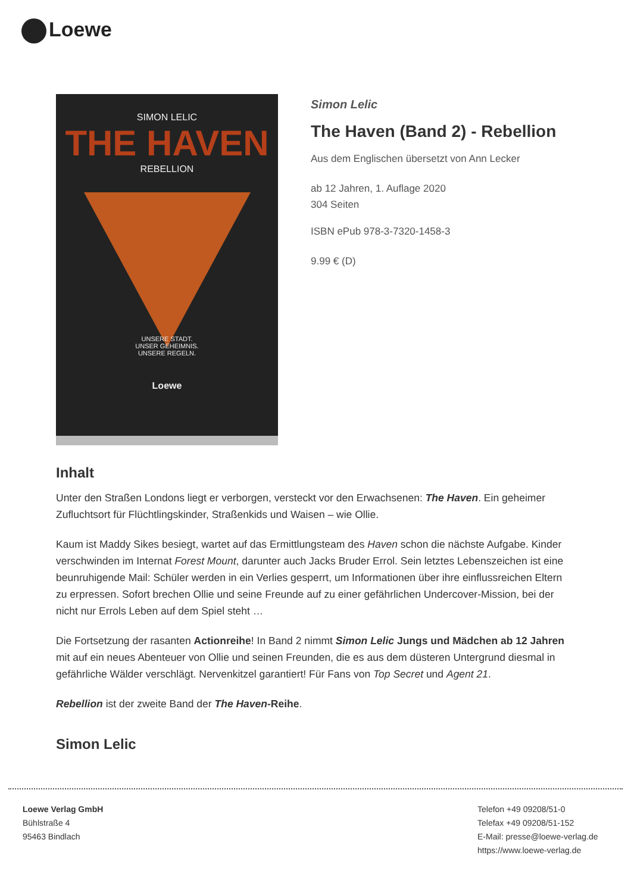Loewe
SIMON LELIC
THE HAVEN
REBELLION
UNSERE STADT.
UNSER GEHEIMNIS.
UNSERE REGELN.
Loewe
Simon Lelic
The Haven (Band 2) - Rebellion
Aus dem Englischen übersetzt von Ann Lecker
ab 12 Jahren, 1. Auflage 2020
304 Seiten
ISBN ePub 978-3-7320-1458-3
9.99 € (D)
Inhalt
Unter den Straßen Londons liegt er verborgen, versteckt vor den Erwachsenen: The Haven. Ein geheimer Zufluchtsort für Flüchtlingskinder, Straßenkids und Waisen – wie Ollie.
Kaum ist Maddy Sikes besiegt, wartet auf das Ermittlungsteam des Haven schon die nächste Aufgabe. Kinder verschwinden im Internat Forest Mount, darunter auch Jacks Bruder Errol. Sein letztes Lebenszeichen ist eine beunruhigende Mail: Schüler werden in ein Verlies gesperrt, um Informationen über ihre einflussreichen Eltern zu erpressen. Sofort brechen Ollie und seine Freunde auf zu einer gefährlichen Undercover-Mission, bei der nicht nur Errols Leben auf dem Spiel steht …
Die Fortsetzung der rasanten Actionreihe! In Band 2 nimmt Simon Lelic Jungs und Mädchen ab 12 Jahren mit auf ein neues Abenteuer von Ollie und seinen Freunden, die es aus dem düsteren Untergrund diesmal in gefährliche Wälder verschlägt. Nervenkitzel garantiert! Für Fans von Top Secret und Agent 21.
Rebellion ist der zweite Band der The Haven-Reihe.
Simon Lelic
Loewe Verlag GmbH
Bühlstraße 4
95463 Bindlach
Telefon +49 09208/51-0
Telefax +49 09208/51-152
E-Mail: presse@loewe-verlag.de
https://www.loewe-verlag.de